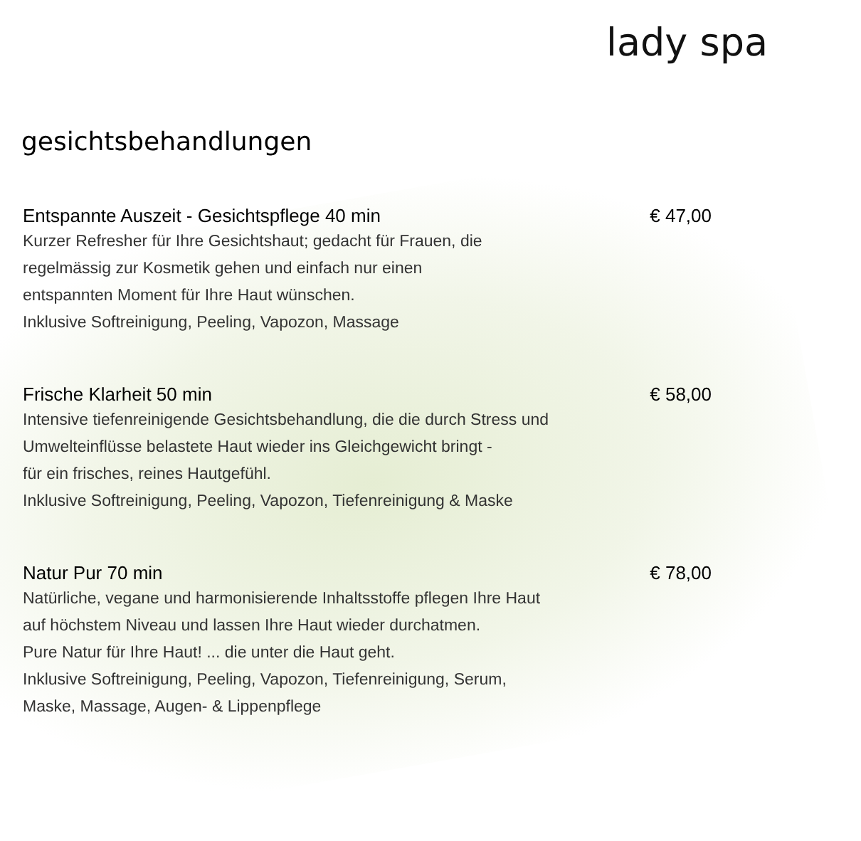lady spa
gesichtsbehandlungen
Entspannte Auszeit - Gesichtspflege 40 min € 47,00
Kurzer Refresher für Ihre Gesichtshaut; gedacht für Frauen, die
regelmässig zur Kosmetik gehen und einfach nur einen
entspannten Moment für Ihre Haut wünschen.
Inklusive Softreinigung, Peeling, Vapozon, Massage
Frische Klarheit 50 min € 58,00
Intensive tiefenreinigende Gesichtsbehandlung, die die durch Stress und
Umwelteinflüsse belastete Haut wieder ins Gleichgewicht bringt -
für ein frisches, reines Hautgefühl.
Inklusive Softreinigung, Peeling, Vapozon, Tiefenreinigung & Maske
Natur Pur 70 min € 78,00
Natürliche, vegane und harmonisierende Inhaltsstoffe pflegen Ihre Haut
auf höchstem Niveau und lassen Ihre Haut wieder durchatmen.
Pure Natur für Ihre Haut! ... die unter die Haut geht.
Inklusive Softreinigung, Peeling, Vapozon, Tiefenreinigung, Serum,
Maske, Massage, Augen- & Lippenpflege